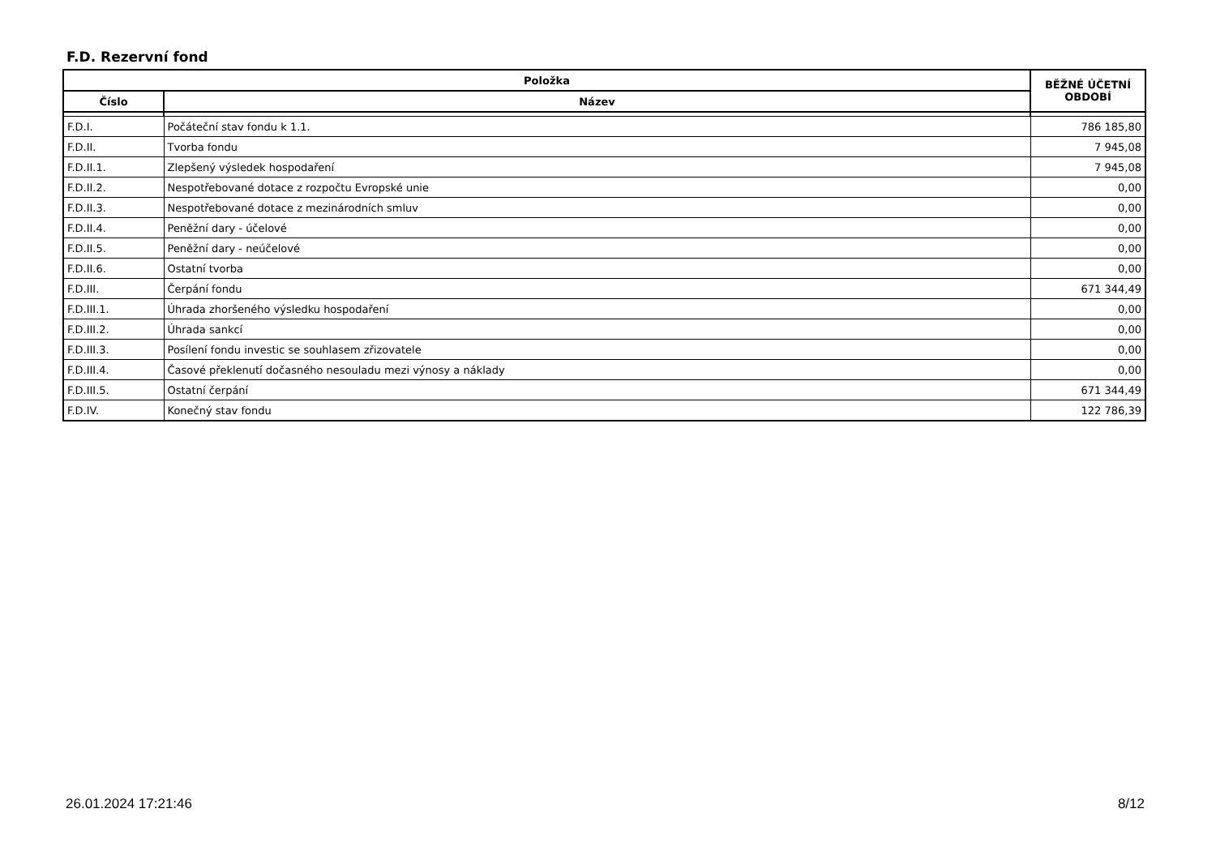F.D. Rezervní fond
| Položka | | BĚŽNÉ ÚČETNÍ OBDOBÍ |
| --- | --- | --- |
| Číslo | Název | |
| F.D.I. | Počáteční stav fondu k 1.1. | 786 185,80 |
| F.D.II. | Tvorba fondu | 7 945,08 |
| F.D.II.1. | Zlepšený výsledek hospodaření | 7 945,08 |
| F.D.II.2. | Nespotřebované dotace z rozpočtu Evropské unie | 0,00 |
| F.D.II.3. | Nespotřebované dotace z mezinárodních smluv | 0,00 |
| F.D.II.4. | Peněžní dary - účelové | 0,00 |
| F.D.II.5. | Peněžní dary - neúčelové | 0,00 |
| F.D.II.6. | Ostatní tvorba | 0,00 |
| F.D.III. | Čerpání fondu | 671 344,49 |
| F.D.III.1. | Úhrada zhoršeného výsledku hospodaření | 0,00 |
| F.D.III.2. | Úhrada sankcí | 0,00 |
| F.D.III.3. | Posílení fondu investic se souhlasem zřizovatele | 0,00 |
| F.D.III.4. | Časové překlenutí dočasného nesouladu mezi výnosy a náklady | 0,00 |
| F.D.III.5. | Ostatní čerpání | 671 344,49 |
| F.D.IV. | Konečný stav fondu | 122 786,39 |
26.01.2024 17:21:46 8/12